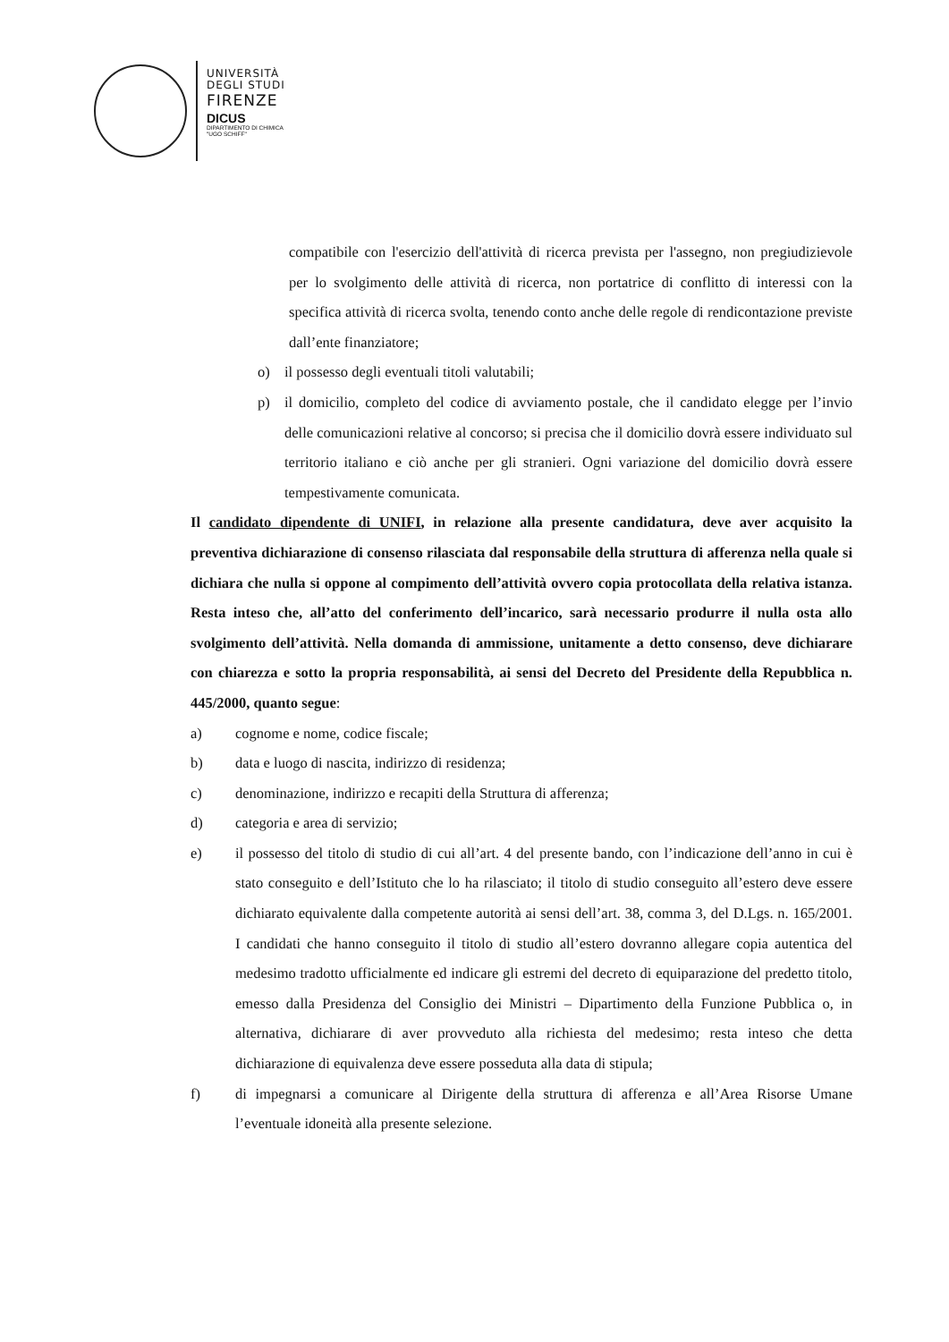UNIVERSITÀ
DEGLI STUDI
FIRENZE
DICUS
DIPARTIMENTO DI CHIMICA
"UGO SCHIFF"
compatibile con l'esercizio dell'attività di ricerca prevista per l'assegno, non pregiudizievole per lo svolgimento delle attività di ricerca, non portatrice di conflitto di interessi con la specifica attività di ricerca svolta, tenendo conto anche delle regole di rendicontazione previste dall’ente finanziatore;
o) il possesso degli eventuali titoli valutabili;
p) il domicilio, completo del codice di avviamento postale, che il candidato elegge per l’invio delle comunicazioni relative al concorso; si precisa che il domicilio dovrà essere individuato sul territorio italiano e ciò anche per gli stranieri. Ogni variazione del domicilio dovrà essere tempestivamente comunicata.
Il candidato dipendente di UNIFI, in relazione alla presente candidatura, deve aver acquisito la preventiva dichiarazione di consenso rilasciata dal responsabile della struttura di afferenza nella quale si dichiara che nulla si oppone al compimento dell’attività ovvero copia protocollata della relativa istanza. Resta inteso che, all’atto del conferimento dell’incarico, sarà necessario produrre il nulla osta allo svolgimento dell’attività. Nella domanda di ammissione, unitamente a detto consenso, deve dichiarare con chiarezza e sotto la propria responsabilità, ai sensi del Decreto del Presidente della Repubblica n. 445/2000, quanto segue:
a) cognome e nome, codice fiscale;
b) data e luogo di nascita, indirizzo di residenza;
c) denominazione, indirizzo e recapiti della Struttura di afferenza;
d) categoria e area di servizio;
e) il possesso del titolo di studio di cui all’art. 4 del presente bando, con l’indicazione dell’anno in cui è stato conseguito e dell’Istituto che lo ha rilasciato; il titolo di studio conseguito all’estero deve essere dichiarato equivalente dalla competente autorità ai sensi dell’art. 38, comma 3, del D.Lgs. n. 165/2001. I candidati che hanno conseguito il titolo di studio all’estero dovranno allegare copia autentica del medesimo tradotto ufficialmente ed indicare gli estremi del decreto di equiparazione del predetto titolo, emesso dalla Presidenza del Consiglio dei Ministri – Dipartimento della Funzione Pubblica o, in alternativa, dichiarare di aver provveduto alla richiesta del medesimo; resta inteso che detta dichiarazione di equivalenza deve essere posseduta alla data di stipula;
f) di impegnarsi a comunicare al Dirigente della struttura di afferenza e all’Area Risorse Umane l’eventuale idoneità alla presente selezione.